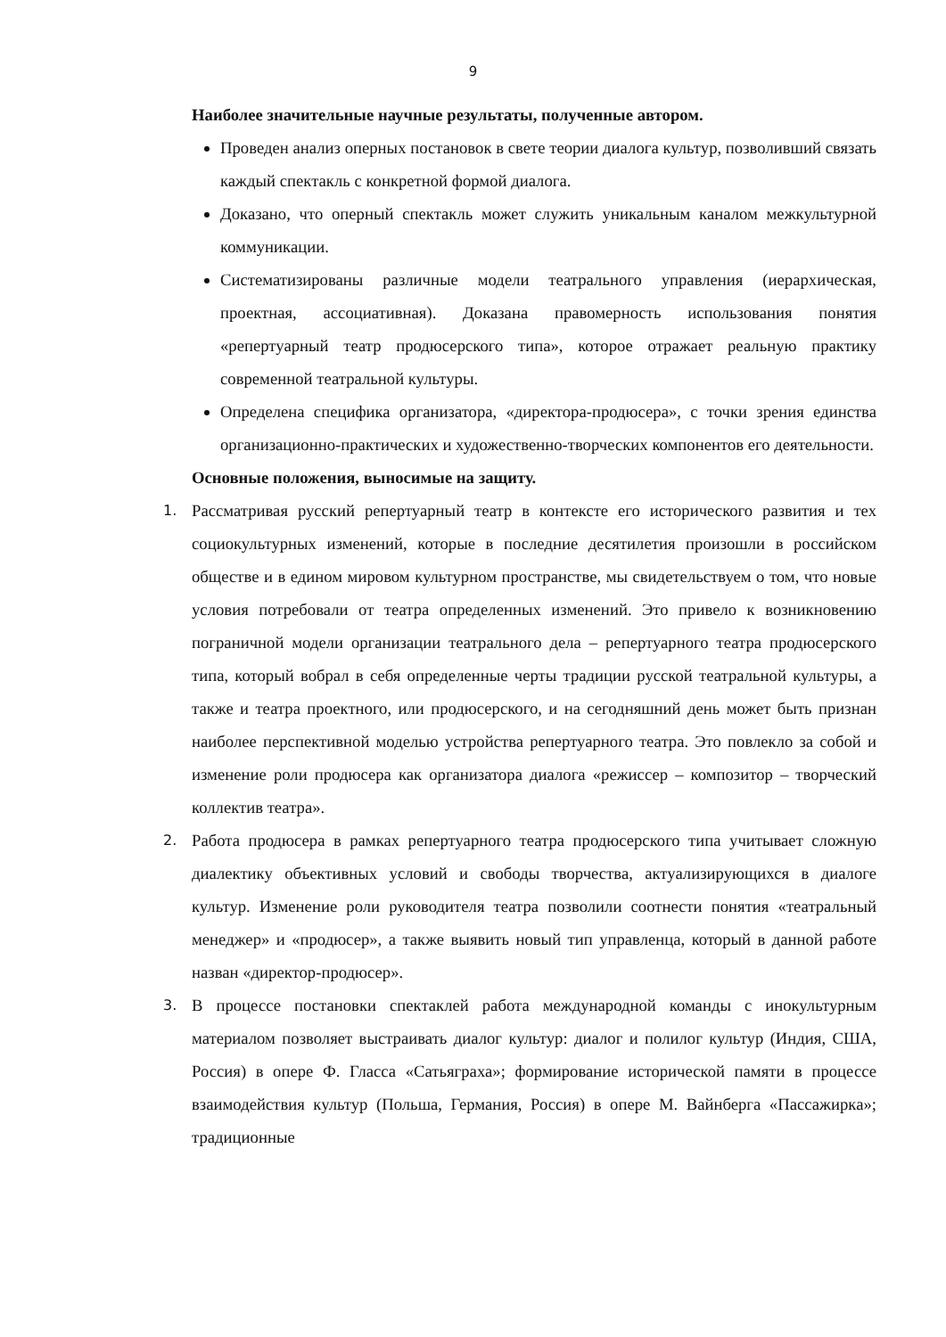9
Наиболее значительные научные результаты, полученные автором.
Проведен анализ оперных постановок в свете теории диалога культур, позволивший связать каждый спектакль с конкретной формой диалога.
Доказано, что оперный спектакль может служить уникальным каналом межкультурной коммуникации.
Систематизированы различные модели театрального управления (иерархическая, проектная, ассоциативная). Доказана правомерность использования понятия «репертуарный театр продюсерского типа», которое отражает реальную практику современной театральной культуры.
Определена специфика организатора, «директора-продюсера», с точки зрения единства организационно-практических и художественно-творческих компонентов его деятельности.
Основные положения, выносимые на защиту.
1. Рассматривая русский репертуарный театр в контексте его исторического развития и тех социокультурных изменений, которые в последние десятилетия произошли в российском обществе и в едином мировом культурном пространстве, мы свидетельствуем о том, что новые условия потребовали от театра определенных изменений. Это привело к возникновению пограничной модели организации театрального дела – репертуарного театра продюсерского типа, который вобрал в себя определенные черты традиции русской театральной культуры, а также и театра проектного, или продюсерского, и на сегодняшний день может быть признан наиболее перспективной моделью устройства репертуарного театра. Это повлекло за собой и изменение роли продюсера как организатора диалога «режиссер – композитор – творческий коллектив театра».
2. Работа продюсера в рамках репертуарного театра продюсерского типа учитывает сложную диалектику объективных условий и свободы творчества, актуализирующихся в диалоге культур. Изменение роли руководителя театра позволили соотнести понятия «театральный менеджер» и «продюсер», а также выявить новый тип управленца, который в данной работе назван «директор-продюсер».
3. В процессе постановки спектаклей работа международной команды с инокультурным материалом позволяет выстраивать диалог культур: диалог и полилог культур (Индия, США, Россия) в опере Ф. Гласса «Сатьяграха»; формирование исторической памяти в процессе взаимодействия культур (Польша, Германия, Россия) в опере М. Вайнберга «Пассажирка»; традиционные